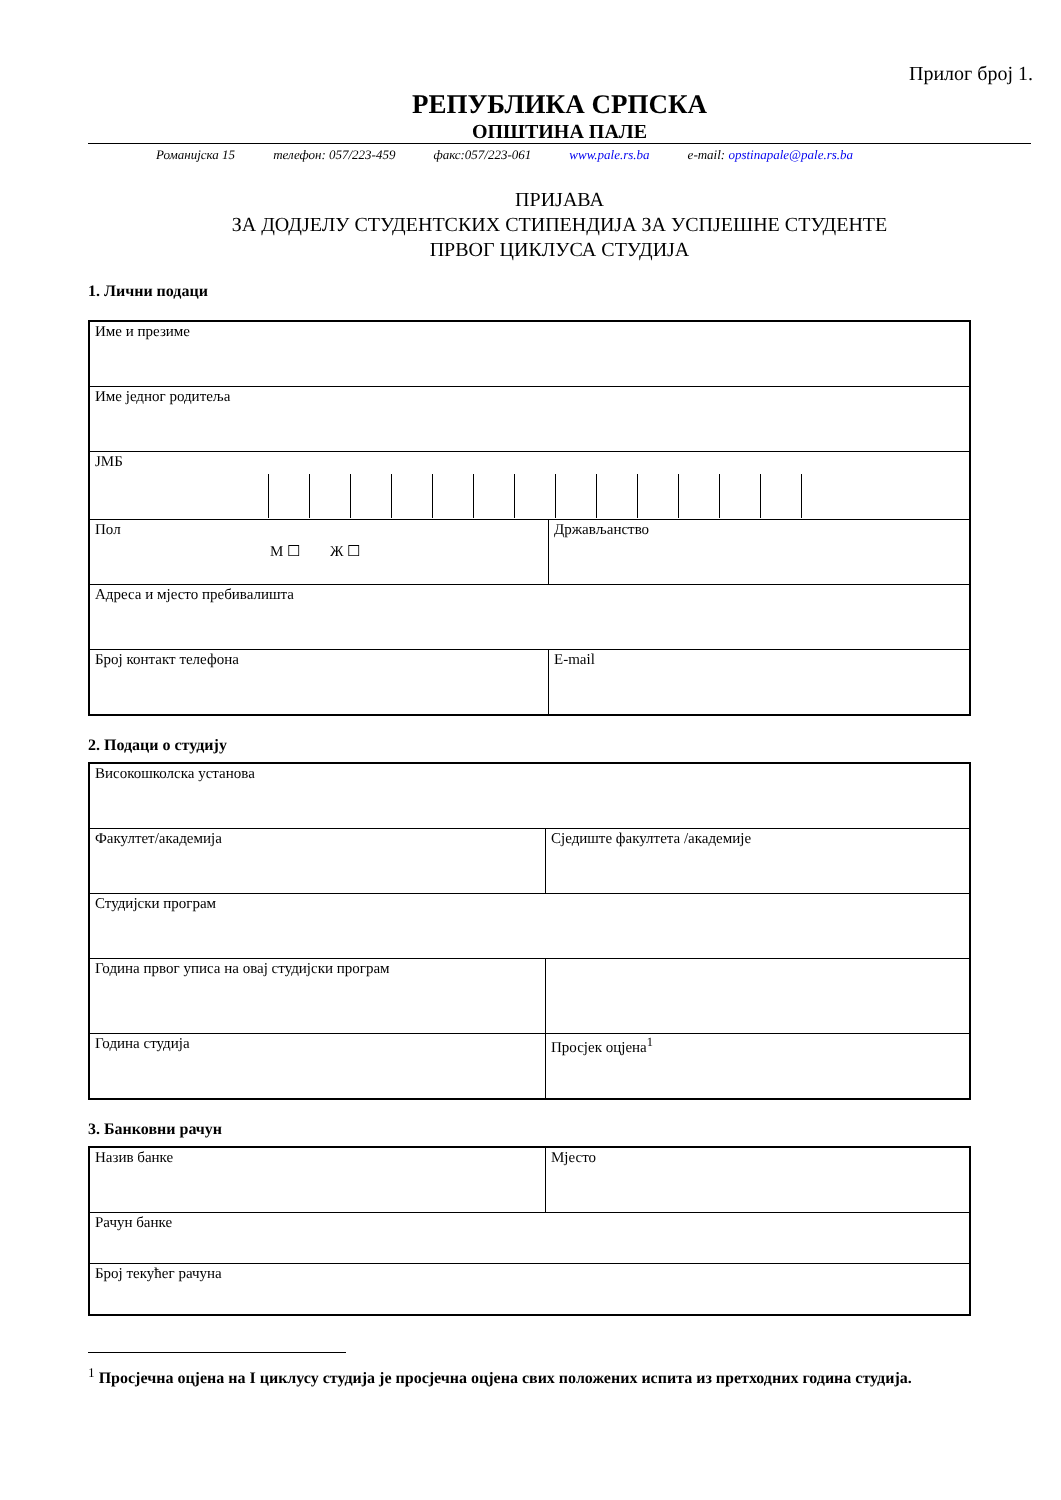Прилог број 1.
РЕПУБЛИКА СРПСКА
ОПШТИНА ПАЛЕ
Романијска 15 телефон: 057/223-459 факс:057/223-061 www.pale.rs.ba e-mail: opstinapale@pale.rs.ba
ПРИЈАВА
ЗА ДОДЈЕЛУ СТУДЕНТСКИХ СТИПЕНДИЈА ЗА УСПЈЕШНЕ СТУДЕНТЕ
ПРВОГ ЦИКЛУСА СТУДИЈА
1. Лични подаци
| Име и презиме | |
| Име једног родитеља | |
| ЈМБ | |
| Пол М ☐ Ж ☐ | Држављанство |
| Адреса и мјесто пребивалишта | |
| Број контакт телефона | E-mail |
2. Подаци о студију
| Високошколска установа | |
| Факултет/академија | Сједиште факултета /академије |
| Студијски програм | |
| Година првог уписа на овај студијски програм | |
| Година студија | Просјек оцјена<sup>1</sup> |
3. Банковни рачун
| Назив банке | Мјесто |
| Рачун банке | |
| Број текућег рачуна | |
<sup>1</sup> Просјечна оцјена на I циклусу студија је просјечна оцјена свих положених испита из претходних година студија.